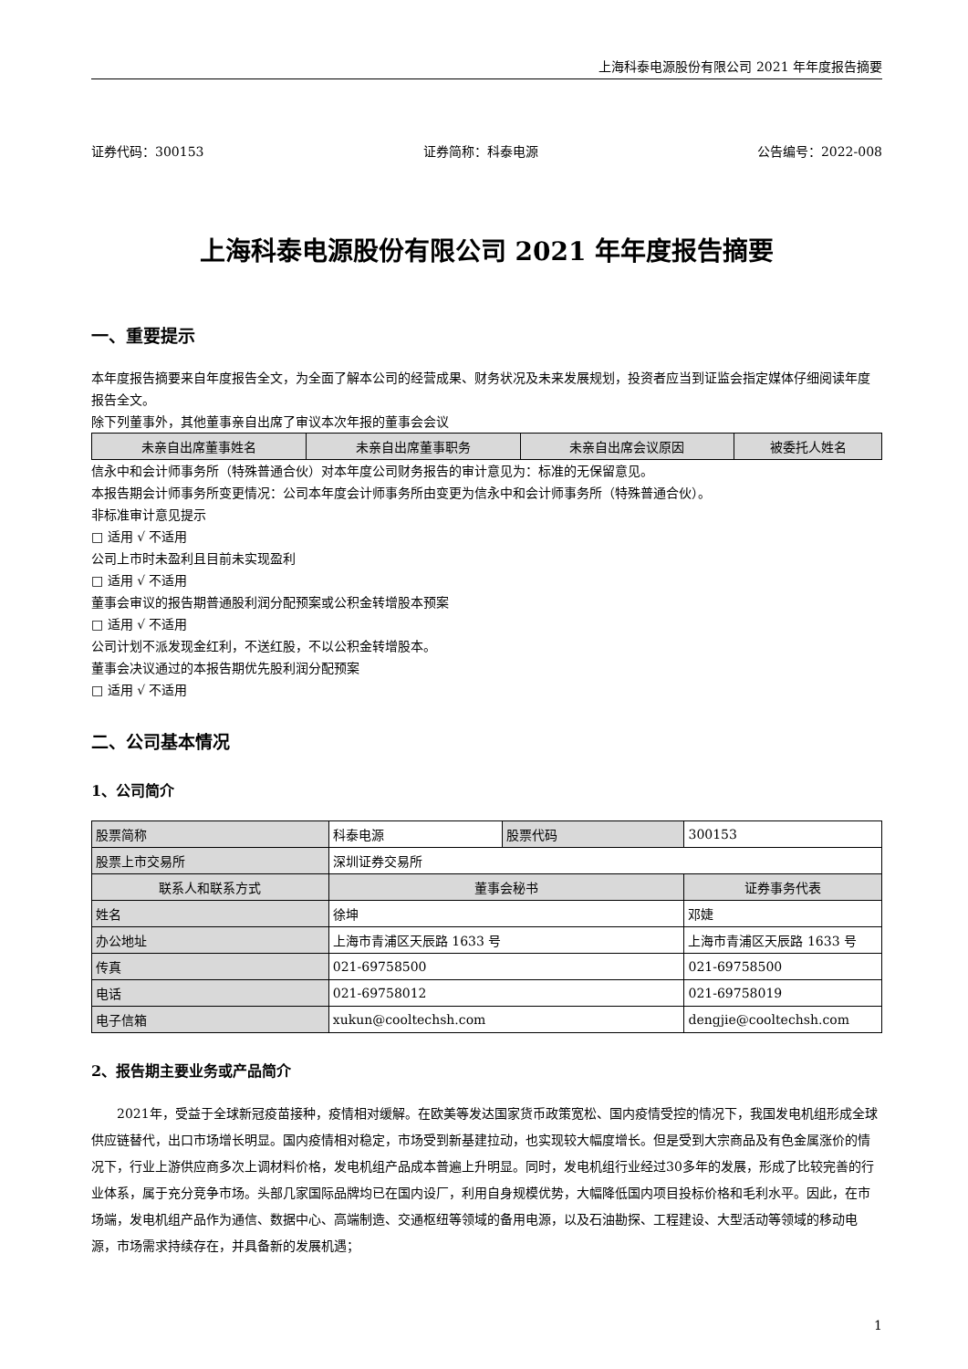上海科泰电源股份有限公司 2021 年年度报告摘要
证券代码：300153 证券简称：科泰电源 公告编号：2022-008
上海科泰电源股份有限公司 2021 年年度报告摘要
一、重要提示
本年度报告摘要来自年度报告全文，为全面了解本公司的经营成果、财务状况及未来发展规划，投资者应当到证监会指定媒体仔细阅读年度报告全文。
除下列董事外，其他董事亲自出席了审议本次年报的董事会会议
| 未亲自出席董事姓名 | 未亲自出席董事职务 | 未亲自出席会议原因 | 被委托人姓名 |
| --- | --- | --- | --- |
信永中和会计师事务所（特殊普通合伙）对本年度公司财务报告的审计意见为：标准的无保留意见。
本报告期会计师事务所变更情况：公司本年度会计师事务所由变更为信永中和会计师事务所（特殊普通合伙）。
非标准审计意见提示
□ 适用 √ 不适用
公司上市时未盈利且目前未实现盈利
□ 适用 √ 不适用
董事会审议的报告期普通股利润分配预案或公积金转增股本预案
□ 适用 √ 不适用
公司计划不派发现金红利，不送红股，不以公积金转增股本。
董事会决议通过的本报告期优先股利润分配预案
□ 适用 √ 不适用
二、公司基本情况
1、公司简介
| 股票简称 | 科泰电源 | 股票代码 | 300153 |
| 股票上市交易所 | 深圳证券交易所 | | |
| 联系人和联系方式 | 董事会秘书 | | 证券事务代表 |
| 姓名 | 徐坤 | | 邓婕 |
| 办公地址 | 上海市青浦区天辰路 1633 号 | | 上海市青浦区天辰路 1633 号 |
| 传真 | 021-69758500 | | 021-69758500 |
| 电话 | 021-69758012 | | 021-69758019 |
| 电子信箱 | xukun@cooltechsh.com | | dengjie@cooltechsh.com |
2、报告期主要业务或产品简介
2021年，受益于全球新冠疫苗接种，疫情相对缓解。在欧美等发达国家货币政策宽松、国内疫情受控的情况下，我国发电机组形成全球供应链替代，出口市场增长明显。国内疫情相对稳定，市场受到新基建拉动，也实现较大幅度增长。但是受到大宗商品及有色金属涨价的情况下，行业上游供应商多次上调材料价格，发电机组产品成本普遍上升明显。同时，发电机组行业经过30多年的发展，形成了比较完善的行业体系，属于充分竞争市场。头部几家国际品牌均已在国内设厂，利用自身规模优势，大幅降低国内项目投标价格和毛利水平。因此，在市场端，发电机组产品作为通信、数据中心、高端制造、交通枢纽等领域的备用电源，以及石油勘探、工程建设、大型活动等领域的移动电源，市场需求持续存在，并具备新的发展机遇；
1